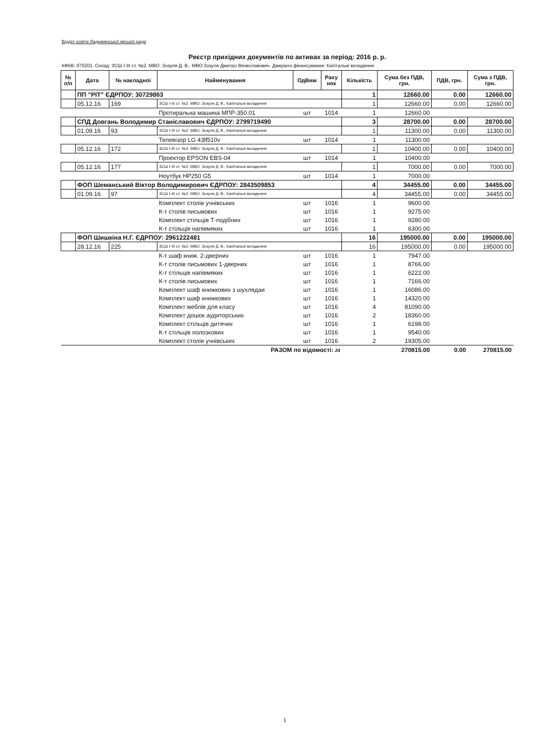Відділ освіти Ладижинської міської ради
Реєстр прихідних документів по активах за період: 2016 р. р.
КФКВ: 070201. Склад: ЗСШ І-ІІІ ст. №2. МВО: Зозуля Д. В., МВО:Зозуля Дмитро Вячеславович. Джерело фінансування: Капітальні вкладення
| № п/п | Дата | № накладної | Найменування | ОдВим | Раху нок | Кількість | Сума без ПДВ, грн. | ПДВ, грн. | Сума з ПДВ, грн. |
| --- | --- | --- | --- | --- | --- | --- | --- | --- | --- |
| | ПП "РІТ" ЄДРПОУ: 30729863 | | | | | 1 | 12660.00 | 0.00 | 12660.00 |
| | 05.12.16 | 169 | ЗСШ І-ІІІ ст. №2. МВО: Зозуля Д. В.; Капітальні вкладення | | | 1 | 12660.00 | 0.00 | 12660.00 |
| | | | Протиральна машина МПР-350.01 | шт | 1014 | 1 | 12660.00 | | |
| | СПД Довгань Володимир Станіславович ЄДРПОУ: 2799719490 | | | | | 3 | 28700.00 | 0.00 | 28700.00 |
| | 01.09.16 | 93 | ЗСШ І-ІІІ ст. №2. МВО: Зозуля Д. В.; Капітальні вкладення | | | 1 | 11300.00 | 0.00 | 11300.00 |
| | | | Телевізор LG 43lf510v | шт | 1014 | 1 | 11300.00 | | |
| | 05.12.16 | 172 | ЗСШ І-ІІІ ст. №2. МВО: Зозуля Д. В.; Капітальні вкладення | | | 1 | 10400.00 | 0.00 | 10400.00 |
| | | | Проектор EPSON EBS-04 | шт | 1014 | 1 | 10400.00 | | |
| | 05.12.16 | 177 | ЗСШ І-ІІІ ст. №2. МВО: Зозуля Д. В.; Капітальні вкладення | | | 1 | 7000.00 | 0.00 | 7000.00 |
| | | | Ноутбук HP250 G5 | шт | 1014 | 1 | 7000.00 | | |
| | ФОП Шеманський Віктор Володимирович ЄДРПОУ: 2843509853 | | | | | 4 | 34455.00 | 0.00 | 34455.00 |
| | 01.09.16 | 97 | ЗСШ І-ІІІ ст. №2. МВО: Зозуля Д. В.; Капітальні вкладення | | | 4 | 34455.00 | 0.00 | 34455.00 |
| | | | Комплект столів учнівських | шт | 1016 | 1 | 9600.00 | | |
| | | | К-т столів письмових | шт | 1016 | 1 | 9275.00 | | |
| | | | Комплект стільців Т-подібних | шт | 1016 | 1 | 9280.00 | | |
| | | | К-т стільців напівмяких | шт | 1016 | 1 | 6300.00 | | |
| | ФОП Шишкіна Н.Г. ЄДРПОУ: 2961222481 | | | | | 16 | 195000.00 | 0.00 | 195000.00 |
| | 28.12.16 | 225 | ЗСШ І-ІІІ ст. №2. МВО: Зозуля Д. В.; Капітальні вкладення | | | 16 | 195000.00 | 0.00 | 195000.00 |
| | | | К-т шаф книж. 2-дверних | шт | 1016 | 1 | 7947.00 | | |
| | | | К-т столів письмових 1-дверних | шт | 1016 | 1 | 8766.00 | | |
| | | | К-т стільців напівмяких | шт | 1016 | 1 | 6222.00 | | |
| | | | К-т столів письмових | шт | 1016 | 1 | 7166.00 | | |
| | | | Комплект шаф книжкових з шухлядаи | шт | 1016 | 1 | 16086.00 | | |
| | | | Комплект шаф книжкових | шт | 1016 | 1 | 14320.00 | | |
| | | | Комплект меблів для класу | шт | 1016 | 4 | 81090.00 | | |
| | | | Комплект дошок аудиторських | шт | 1016 | 2 | 18360.00 | | |
| | | | Комплект стільців дитячих | шт | 1016 | 1 | 6198.00 | | |
| | | | К-т стільців полозкових | шт | 1016 | 1 | 9540.00 | | |
| | | | Комплект столів учнівських | шт | 1016 | 2 | 19305.00 | | |
| РАЗОМ по відомості: 24 | | | | | | | 270815.00 | 0.00 | 270815.00 |
1